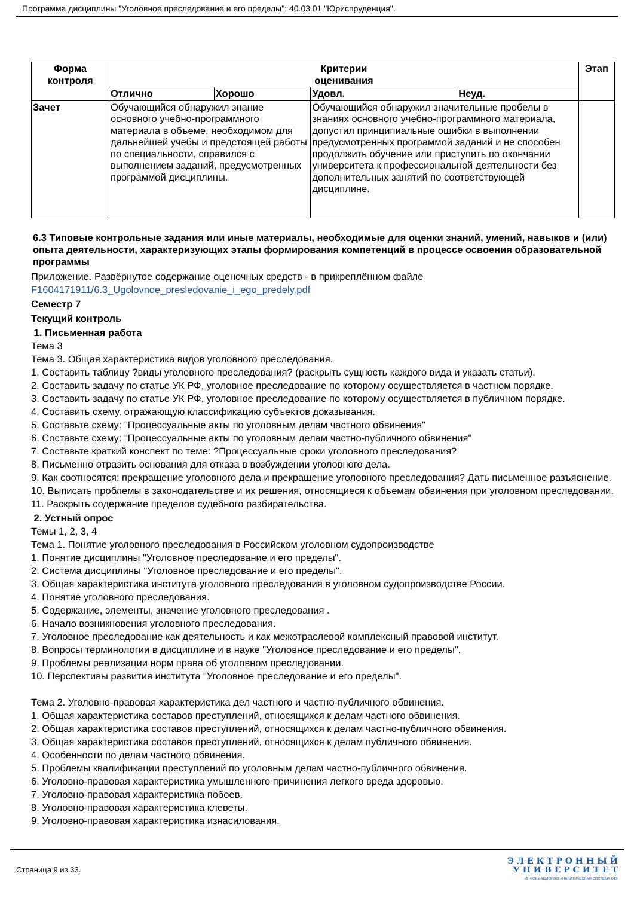Программа дисциплины "Уголовное преследование и его пределы"; 40.03.01 "Юриспруденция".
| Форма контроля | Критерии оценивания | | | | Этап |
| --- | --- | --- | --- | --- | --- |
| | Отлично | Хорошо | Удовл. | Неуд. | |
| Зачет | Обучающийся обнаружил знание основного учебно-программного материала в объеме, необходимом для дальнейшей учебы и предстоящей работы по специальности, справился с выполнением заданий, предусмотренных программой дисциплины. | | Обучающийся обнаружил значительные пробелы в знаниях основного учебно-программного материала, допустил принципиальные ошибки в выполнении предусмотренных программой заданий и не способен продолжить обучение или приступить по окончании университета к профессиональной деятельности без дополнительных занятий по соответствующей дисциплине. | | |
6.3 Типовые контрольные задания или иные материалы, необходимые для оценки знаний, умений, навыков и (или) опыта деятельности, характеризующих этапы формирования компетенций в процессе освоения образовательной программы
Приложение. Развёрнутое содержание оценочных средств - в прикреплённом файле
F1604171911/6.3_Ugolovnoe_presledovanie_i_ego_predely.pdf
Семестр 7
Текущий контроль
1. Письменная работа
Тема 3
Тема 3. Общая характеристика видов уголовного преследования.
1. Составить таблицу ?виды уголовного преследования? (раскрыть сущность каждого вида и указать статьи).
2. Составить задачу по статье УК РФ, уголовное преследование по которому осуществляется в частном порядке.
3. Составить задачу по статье УК РФ, уголовное преследование по которому осуществляется в публичном порядке.
4. Составить схему, отражающую классификацию субъектов доказывания.
5. Составьте схему: "Процессуальные акты по уголовным делам частного обвинения"
6. Составьте схему: "Процессуальные акты по уголовным делам частно-публичного обвинения"
7. Составьте краткий конспект по теме: ?Процессуальные сроки уголовного преследования?
8. Письменно отразить основания для отказа в возбуждении уголовного дела.
9. Как соотносятся: прекращение уголовного дела и прекращение уголовного преследования? Дать письменное разъяснение.
10. Выписать проблемы в законодательстве и их решения, относящиеся к объемам обвинения при уголовном преследовании.
11. Раскрыть содержание пределов судебного разбирательства.
2. Устный опрос
Темы 1, 2, 3, 4
Тема 1. Понятие уголовного преследования в Российском уголовном судопроизводстве
1. Понятие дисциплины "Уголовное преследование и его пределы".
2. Система дисциплины "Уголовное преследование и его пределы".
3. Общая характеристика института уголовного преследования в уголовном судопроизводстве России.
4. Понятие уголовного преследования.
5. Содержание, элементы, значение уголовного преследования .
6. Начало возникновения уголовного преследования.
7. Уголовное преследование как деятельность и как межотраслевой комплексный правовой институт.
8. Вопросы терминологии в дисциплине и в науке "Уголовное преследование и его пределы".
9. Проблемы реализации норм права об уголовном преследовании.
10. Перспективы развития института "Уголовное преследование и его пределы".
Тема 2. Уголовно-правовая характеристика дел частного и частно-публичного обвинения.
1. Общая характеристика составов преступлений, относящихся к делам частного обвинения.
2. Общая характеристика составов преступлений, относящихся к делам частно-публичного обвинения.
3. Общая характеристика составов преступлений, относящихся к делам публичного обвинения.
4. Особенности по делам частного обвинения.
5. Проблемы квалификации преступлений по уголовным делам частно-публичного обвинения.
6. Уголовно-правовая характеристика умышленного причинения легкого вреда здоровью.
7. Уголовно-правовая характеристика побоев.
8. Уголовно-правовая характеристика клеветы.
9. Уголовно-правовая характеристика изнасилования.
Страница 9 из 33.
Э Л Е К Т Р О Н Н Ы Й
У Н И В Е Р С И Т Е Т
ИНФОРМАЦИОННО АНАЛИТИЧЕСКАЯ СИСТЕМА КФУ